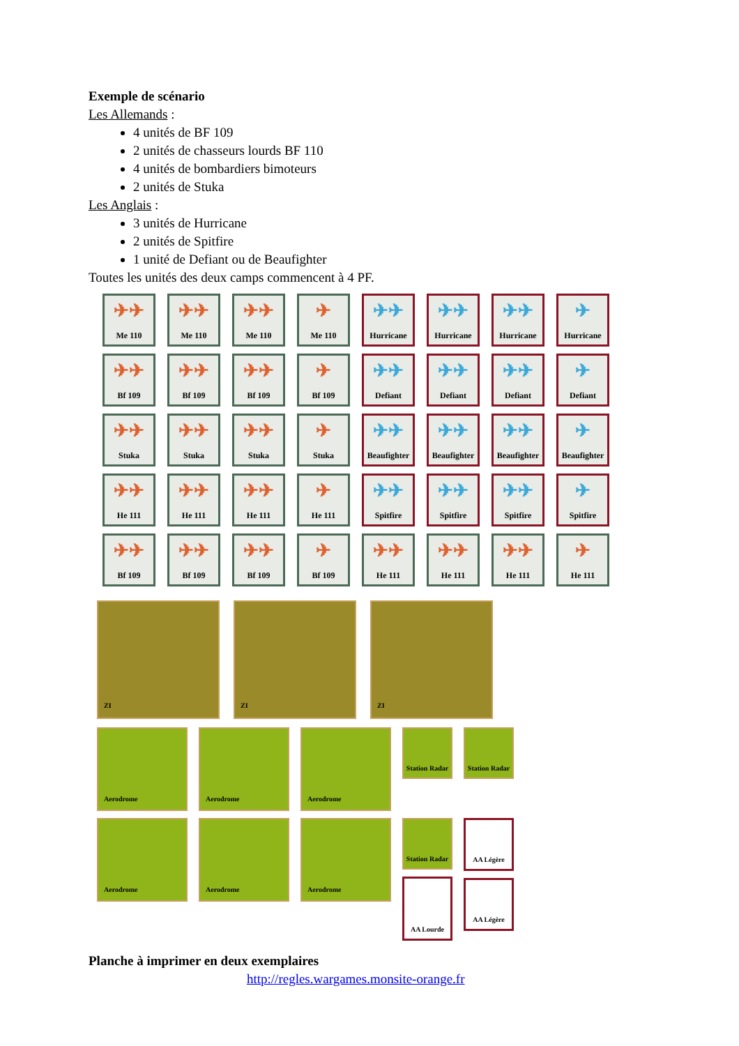Exemple de scénario
Les Allemands :
4 unités de BF 109
2 unités de chasseurs lourds BF 110
4 unités de bombardiers bimoteurs
2 unités de Stuka
Les Anglais :
3 unités de Hurricane
2 unités de Spitfire
1 unité de Defiant ou de Beaufighter
Toutes les unités des deux camps commencent à 4 PF.
✈✈
Me 110
✈✈
Me 110
✈✈
Me 110
✈
Me 110
✈✈
Hurricane
✈✈
Hurricane
✈✈
Hurricane
✈
Hurricane
✈✈
Bf 109
✈✈
Bf 109
✈✈
Bf 109
✈
Bf 109
✈✈
Defiant
✈✈
Defiant
✈✈
Defiant
✈
Defiant
✈✈
Stuka
✈✈
Stuka
✈✈
Stuka
✈
Stuka
✈✈
Beaufighter
✈✈
Beaufighter
✈✈
Beaufighter
✈
Beaufighter
✈✈
He 111
✈✈
He 111
✈✈
He 111
✈
He 111
✈✈
Spitfire
✈✈
Spitfire
✈✈
Spitfire
✈
Spitfire
✈✈
Bf 109
✈✈
Bf 109
✈✈
Bf 109
✈
Bf 109
✈✈
He 111
✈✈
He 111
✈✈
He 111
✈
He 111
ZI ZI ZI
Aerodrome
Aerodrome
Aerodrome
Station Radar
Station Radar
Aerodrome
Aerodrome
Aerodrome
Station Radar
AA Lourde
AA Légère
AA Légère
Planche à imprimer en deux exemplaires
http://regles.wargames.monsite-orange.fr